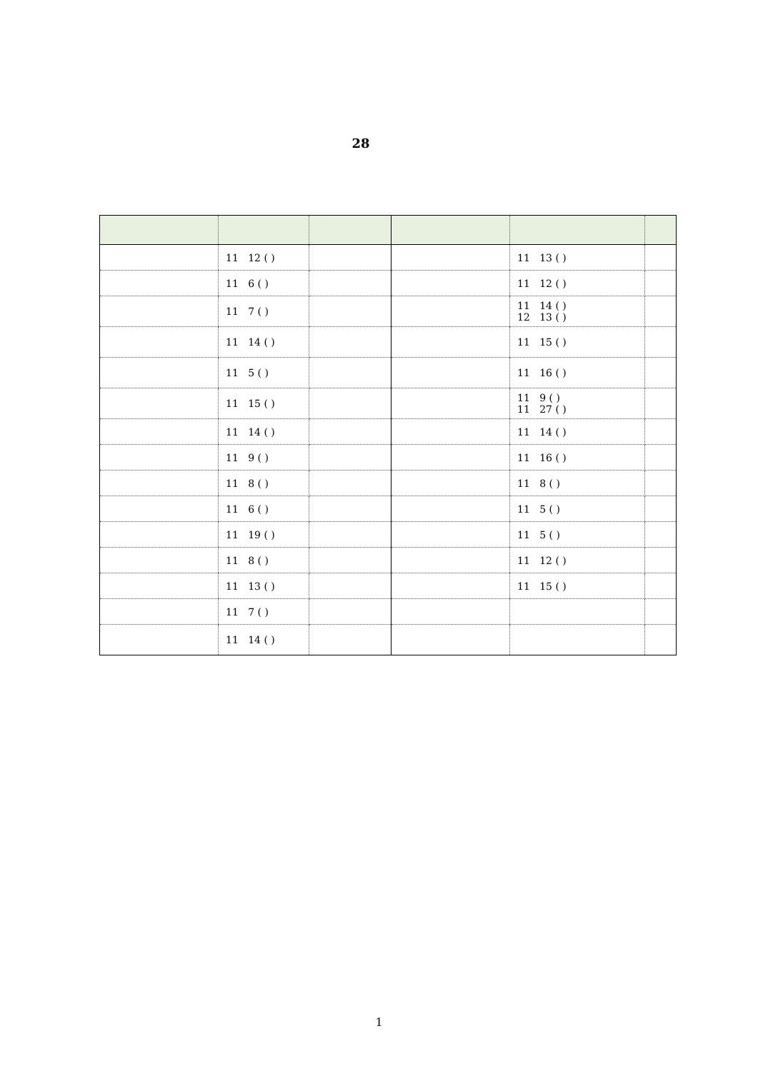28
| | 11 12 ( ) | | | 11 13 ( ) | |
| | 11 6 ( ) | | | 11 12 ( ) | |
| | 11 7 ( ) | | | 11 14 ( ) 12 13 ( ) | |
| | 11 14 ( ) | | | 11 15 ( ) | |
| | 11 5 ( ) | | | 11 16 ( ) | |
| | 11 15 ( ) | | | 11 9 ( ) 11 27 ( ) | |
| | 11 14 ( ) | | | 11 14 ( ) | |
| | 11 9 ( ) | | | 11 16 ( ) | |
| | 11 8 ( ) | | | 11 8 ( ) | |
| | 11 6 ( ) | | | 11 5 ( ) | |
| | 11 19 ( ) | | | 11 5 ( ) | |
| | 11 8 ( ) | | | 11 12 ( ) | |
| | 11 13 ( ) | | | 11 15 ( ) | |
| | 11 7 ( ) | | | | |
| | 11 14 ( ) | | | | |
1